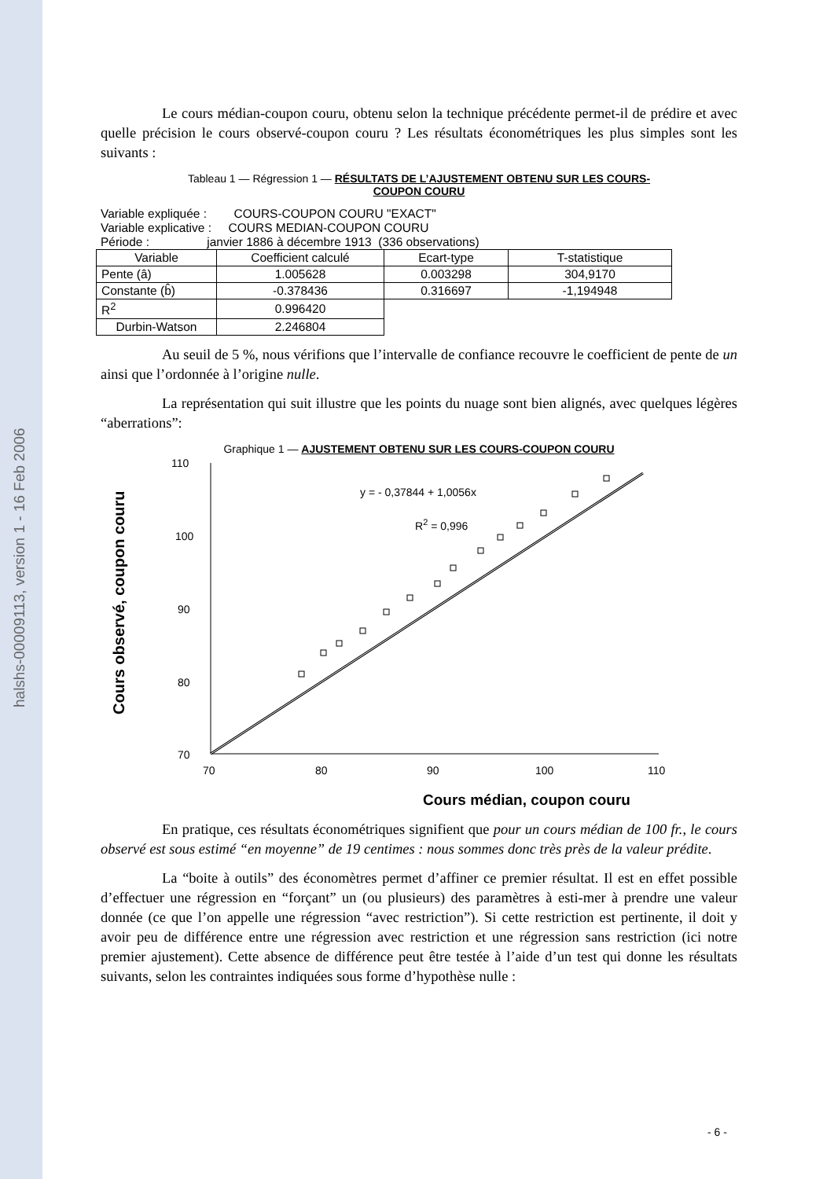halshs-00009113, version 1 - 16 Feb 2006
Le cours médian-coupon couru, obtenu selon la technique précédente permet-il de prédire et avec quelle précision le cours observé-coupon couru ? Les résultats économétriques les plus simples sont les suivants :
Tableau 1 — Régression 1 — RÉSULTATS DE L’AJUSTEMENT OBTENU SUR LES COURS-
COUPON COURU
Variable expliquée : COURS-COUPON COURU "EXACT"
Variable explicative : COURS MEDIAN-COUPON COURU
Période : janvier 1886 à décembre 1913 (336 observations)
| Variable | Coefficient calculé | Ecart-type | T-statistique |
| --- | --- | --- | --- |
| Pente (â) | 1.005628 | 0.003298 | 304,9170 |
| Constante (b̂) | -0.378436 | 0.316697 | -1,194948 |
| R<sup>2</sup> | 0.996420 | | |
| Durbin-Watson | 2.246804 | | |
Au seuil de 5 %, nous vérifions que l’intervalle de confiance recouvre le coefficient de pente de un ainsi que l’ordonnée à l’origine nulle.
La représentation qui suit illustre que les points du nuage sont bien alignés, avec quelques légères “aberrations”:
Graphique 1 — AJUSTEMENT OBTENU SUR LES COURS-COUPON COURU
Cours observé, coupon couru
110
100
90
80
70
70
80
90
100
110
y = - 0,37844 + 1,0056x
R2 = 0,996
Cours médian, coupon couru
En pratique, ces résultats économétriques signifient que pour un cours médian de 100 fr., le cours observé est sous estimé “en moyenne” de 19 centimes : nous sommes donc très près de la valeur prédite.
La “boite à outils” des économètres permet d’affiner ce premier résultat. Il est en effet possible d’effectuer une régression en “forçant” un (ou plusieurs) des paramètres à esti-mer à prendre une valeur donnée (ce que l’on appelle une régression “avec restriction”). Si cette restriction est pertinente, il doit y avoir peu de différence entre une régression avec restriction et une régression sans restriction (ici notre premier ajustement). Cette absence de différence peut être testée à l’aide d’un test qui donne les résultats suivants, selon les contraintes indiquées sous forme d’hypothèse nulle :
- 6 -